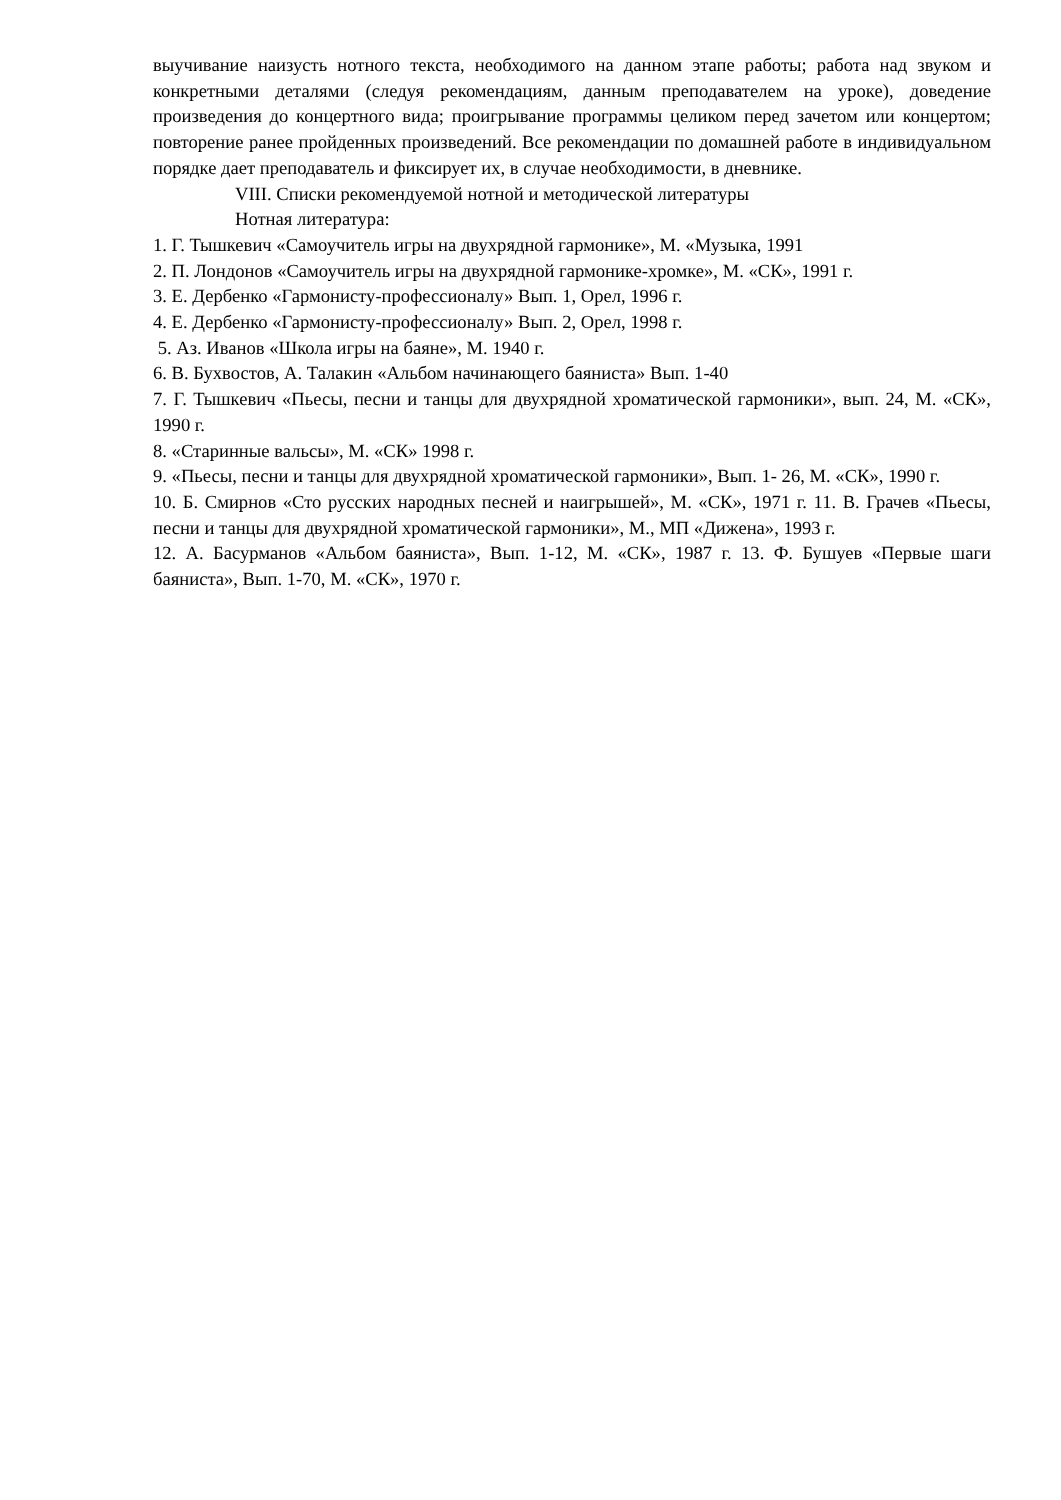выучивание наизусть нотного текста, необходимого на данном этапе работы; работа над звуком и конкретными деталями (следуя рекомендациям, данным преподавателем на уроке), доведение произведения до концертного вида; проигрывание программы целиком перед зачетом или концертом; повторение ранее пройденных произведений. Все рекомендации по домашней работе в индивидуальном порядке дает преподаватель и фиксирует их, в случае необходимости, в дневнике.
VIII. Списки рекомендуемой нотной и методической литературы
Нотная литература:
1. Г. Тышкевич «Самоучитель игры на двухрядной гармонике», М. «Музыка, 1991
2. П. Лондонов «Самоучитель игры на двухрядной гармонике-хромке», М. «СК», 1991 г.
3. Е. Дербенко «Гармонисту-профессионалу» Вып. 1, Орел, 1996 г.
4. Е. Дербенко «Гармонисту-профессионалу» Вып. 2, Орел, 1998 г.
5. Аз. Иванов «Школа игры на баяне», М. 1940 г.
6. В. Бухвостов, А. Талакин «Альбом начинающего баяниста» Вып. 1-40
7. Г. Тышкевич «Пьесы, песни и танцы для двухрядной хроматической гармоники», вып. 24, М. «СК», 1990 г.
8. «Старинные вальсы», М. «СК» 1998 г.
9. «Пьесы, песни и танцы для двухрядной хроматической гармоники», Вып. 1- 26, М. «СК», 1990 г.
10. Б. Смирнов «Сто русских народных песней и наигрышей», М. «СК», 1971 г. 11. В. Грачев «Пьесы, песни и танцы для двухрядной хроматической гармоники», М., МП «Дижена», 1993 г.
12. А. Басурманов «Альбом баяниста», Вып. 1-12, М. «СК», 1987 г. 13. Ф. Бушуев «Первые шаги баяниста», Вып. 1-70, М. «СК», 1970 г.